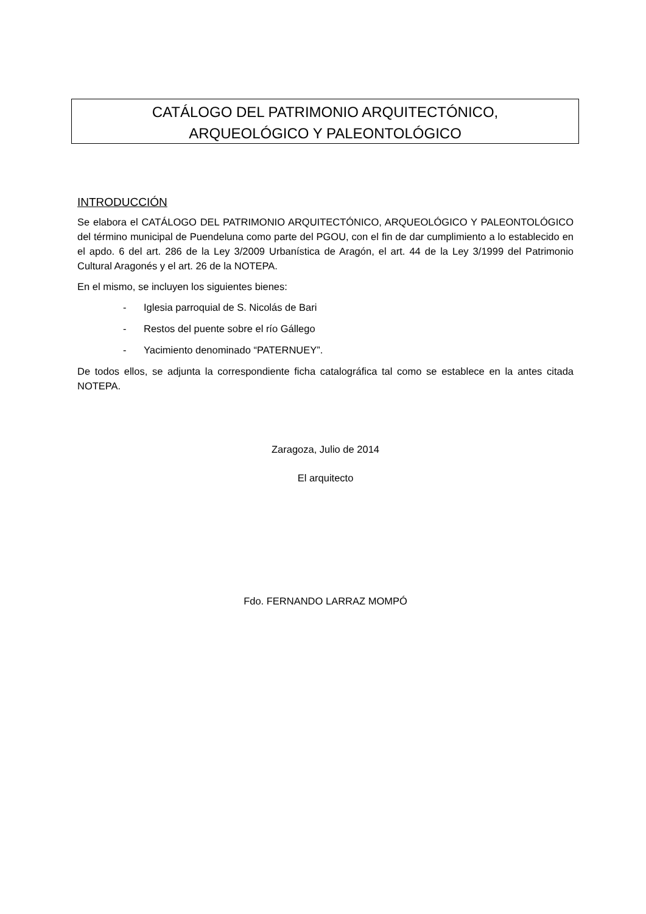CATÁLOGO DEL PATRIMONIO ARQUITECTÓNICO,
ARQUEOLÓGICO Y PALEONTOLÓGICO
INTRODUCCIÓN
Se elabora el CATÁLOGO DEL PATRIMONIO ARQUITECTÓNICO, ARQUEOLÓGICO Y PALEONTOLÓGICO del término municipal de Puendeluna como parte del PGOU, con el fin de dar cumplimiento a lo establecido en el apdo. 6 del art. 286 de la Ley 3/2009 Urbanística de Aragón, el art. 44 de la Ley 3/1999 del Patrimonio Cultural Aragonés y el art. 26 de la NOTEPA.
En el mismo, se incluyen los siguientes bienes:
- Iglesia parroquial de S. Nicolás de Bari
- Restos del puente sobre el río Gállego
- Yacimiento denominado “PATERNUEY”.
De todos ellos, se adjunta la correspondiente ficha catalográfica tal como se establece en la antes citada NOTEPA.
Zaragoza, Julio de 2014
El arquitecto
Fdo. FERNANDO LARRAZ MOMPÓ